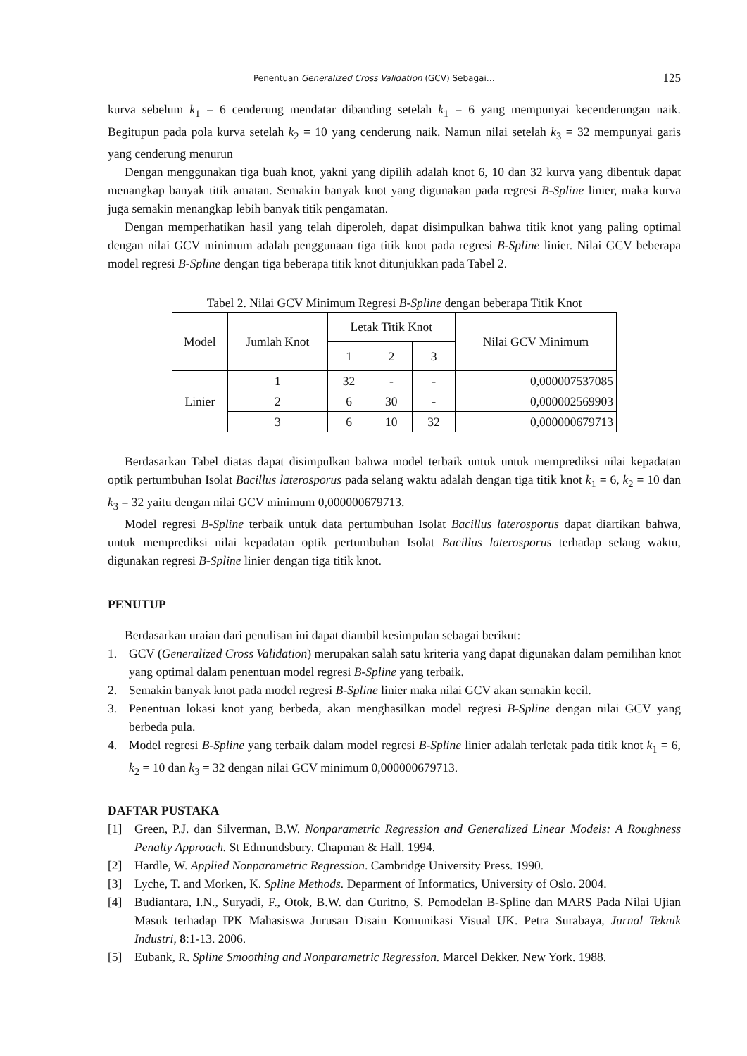Penentuan Generalized Cross Validation (GCV) Sebagai… 125
kurva sebelum k<sub>1</sub> = 6 cenderung mendatar dibanding setelah k<sub>1</sub> = 6 yang mempunyai kecenderungan naik. Begitupun pada pola kurva setelah k<sub>2</sub> = 10 yang cenderung naik. Namun nilai setelah k<sub>3</sub> = 32 mempunyai garis yang cenderung menurun
Dengan menggunakan tiga buah knot, yakni yang dipilih adalah knot 6, 10 dan 32 kurva yang dibentuk dapat menangkap banyak titik amatan. Semakin banyak knot yang digunakan pada regresi B-Spline linier, maka kurva juga semakin menangkap lebih banyak titik pengamatan.
Dengan memperhatikan hasil yang telah diperoleh, dapat disimpulkan bahwa titik knot yang paling optimal dengan nilai GCV minimum adalah penggunaan tiga titik knot pada regresi B-Spline linier. Nilai GCV beberapa model regresi B-Spline dengan tiga beberapa titik knot ditunjukkan pada Tabel 2.
Tabel 2. Nilai GCV Minimum Regresi B-Spline dengan beberapa Titik Knot
| Model | Jumlah Knot | Letak Titik Knot | | | Nilai GCV Minimum |
| | | 1 | 2 | 3 | |
| Linier | 1 | 32 | - | - | 0,000007537085 |
| | 2 | 6 | 30 | - | 0,000002569903 |
| | 3 | 6 | 10 | 32 | 0,000000679713 |
Berdasarkan Tabel diatas dapat disimpulkan bahwa model terbaik untuk untuk memprediksi nilai kepadatan optik pertumbuhan Isolat Bacillus laterosporus pada selang waktu adalah dengan tiga titik knot k<sub>1</sub> = 6, k<sub>2</sub> = 10 dan k<sub>3</sub> = 32 yaitu dengan nilai GCV minimum 0,000000679713.
Model regresi B-Spline terbaik untuk data pertumbuhan Isolat Bacillus laterosporus dapat diartikan bahwa, untuk memprediksi nilai kepadatan optik pertumbuhan Isolat Bacillus laterosporus terhadap selang waktu, digunakan regresi B-Spline linier dengan tiga titik knot.
PENUTUP
Berdasarkan uraian dari penulisan ini dapat diambil kesimpulan sebagai berikut:
1. GCV (Generalized Cross Validation) merupakan salah satu kriteria yang dapat digunakan dalam pemilihan knot yang optimal dalam penentuan model regresi B-Spline yang terbaik.
2. Semakin banyak knot pada model regresi B-Spline linier maka nilai GCV akan semakin kecil.
3. Penentuan lokasi knot yang berbeda, akan menghasilkan model regresi B-Spline dengan nilai GCV yang berbeda pula.
4. Model regresi B-Spline yang terbaik dalam model regresi B-Spline linier adalah terletak pada titik knot k<sub>1</sub> = 6, k<sub>2</sub> = 10 dan k<sub>3</sub> = 32 dengan nilai GCV minimum 0,000000679713.
DAFTAR PUSTAKA
[1] Green, P.J. dan Silverman, B.W. Nonparametric Regression and Generalized Linear Models: A Roughness Penalty Approach. St Edmundsbury. Chapman & Hall. 1994.
[2] Hardle, W. Applied Nonparametric Regression. Cambridge University Press. 1990.
[3] Lyche, T. and Morken, K. Spline Methods. Deparment of Informatics, University of Oslo. 2004.
[4] Budiantara, I.N., Suryadi, F., Otok, B.W. dan Guritno, S. Pemodelan B-Spline dan MARS Pada Nilai Ujian Masuk terhadap IPK Mahasiswa Jurusan Disain Komunikasi Visual UK. Petra Surabaya, Jurnal Teknik Industri, 8:1-13. 2006.
[5] Eubank, R. Spline Smoothing and Nonparametric Regression. Marcel Dekker. New York. 1988.